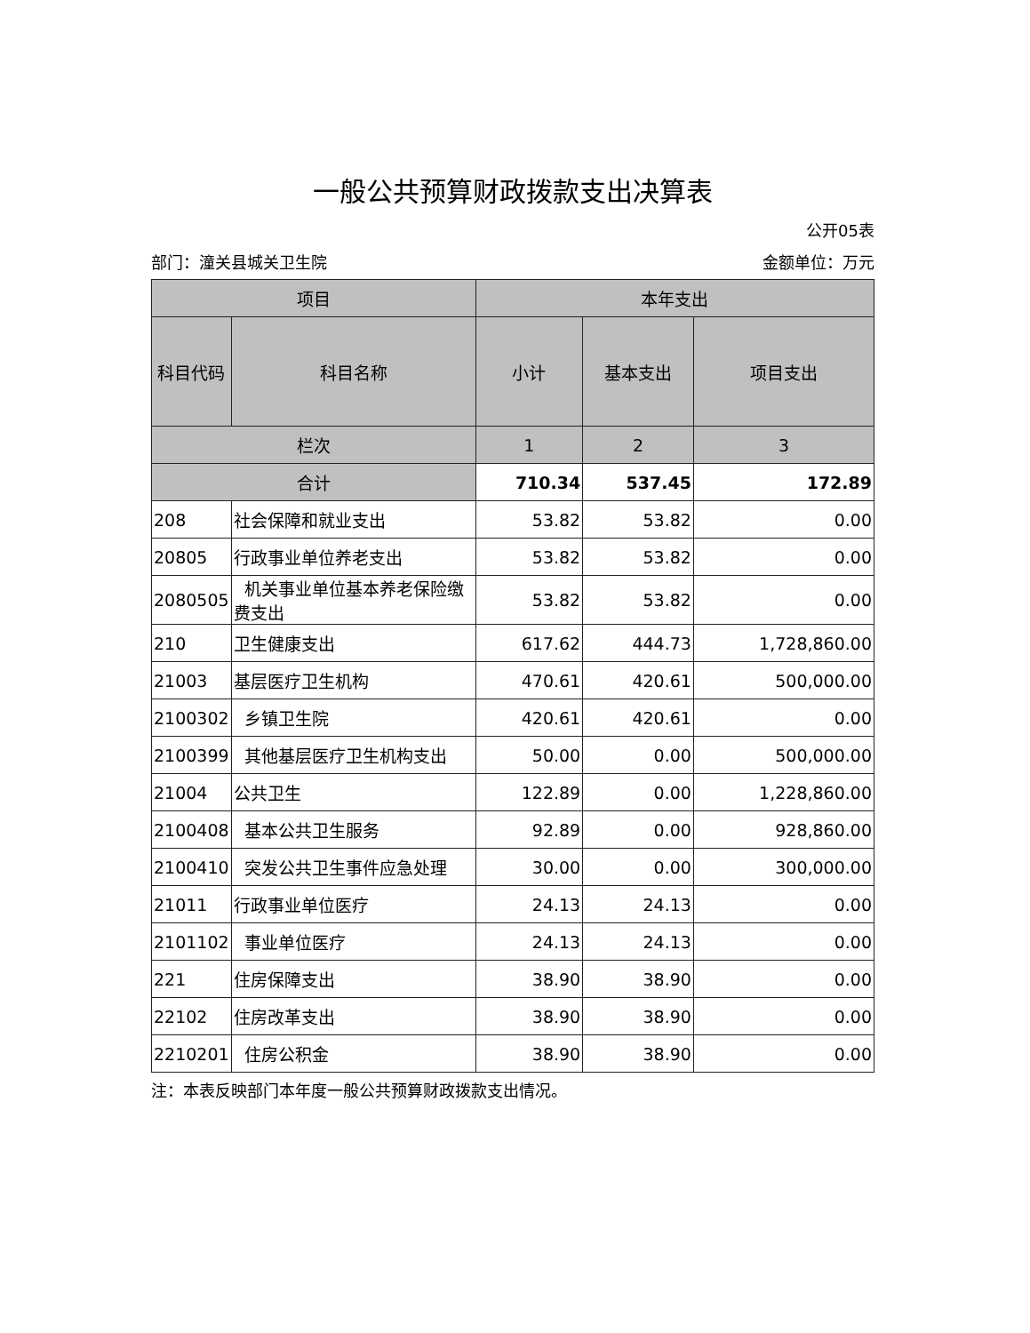一般公共预算财政拨款支出决算表
公开05表
部门：潼关县城关卫生院 金额单位：万元
| 项目 | | 本年支出 | | |
| --- | --- | --- | --- | --- |
| 科目代码 | 科目名称 | 小计 | 基本支出 | 项目支出 |
| 栏次 | | 1 | 2 | 3 |
| 合计 | | 710.34 | 537.45 | 172.89 |
| 208 | 社会保障和就业支出 | 53.82 | 53.82 | 0.00 |
| 20805 | 行政事业单位养老支出 | 53.82 | 53.82 | 0.00 |
| 2080505 | 机关事业单位基本养老保险缴费支出 | 53.82 | 53.82 | 0.00 |
| 210 | 卫生健康支出 | 617.62 | 444.73 | 1,728,860.00 |
| 21003 | 基层医疗卫生机构 | 470.61 | 420.61 | 500,000.00 |
| 2100302 | 乡镇卫生院 | 420.61 | 420.61 | 0.00 |
| 2100399 | 其他基层医疗卫生机构支出 | 50.00 | 0.00 | 500,000.00 |
| 21004 | 公共卫生 | 122.89 | 0.00 | 1,228,860.00 |
| 2100408 | 基本公共卫生服务 | 92.89 | 0.00 | 928,860.00 |
| 2100410 | 突发公共卫生事件应急处理 | 30.00 | 0.00 | 300,000.00 |
| 21011 | 行政事业单位医疗 | 24.13 | 24.13 | 0.00 |
| 2101102 | 事业单位医疗 | 24.13 | 24.13 | 0.00 |
| 221 | 住房保障支出 | 38.90 | 38.90 | 0.00 |
| 22102 | 住房改革支出 | 38.90 | 38.90 | 0.00 |
| 2210201 | 住房公积金 | 38.90 | 38.90 | 0.00 |
注：本表反映部门本年度一般公共预算财政拨款支出情况。